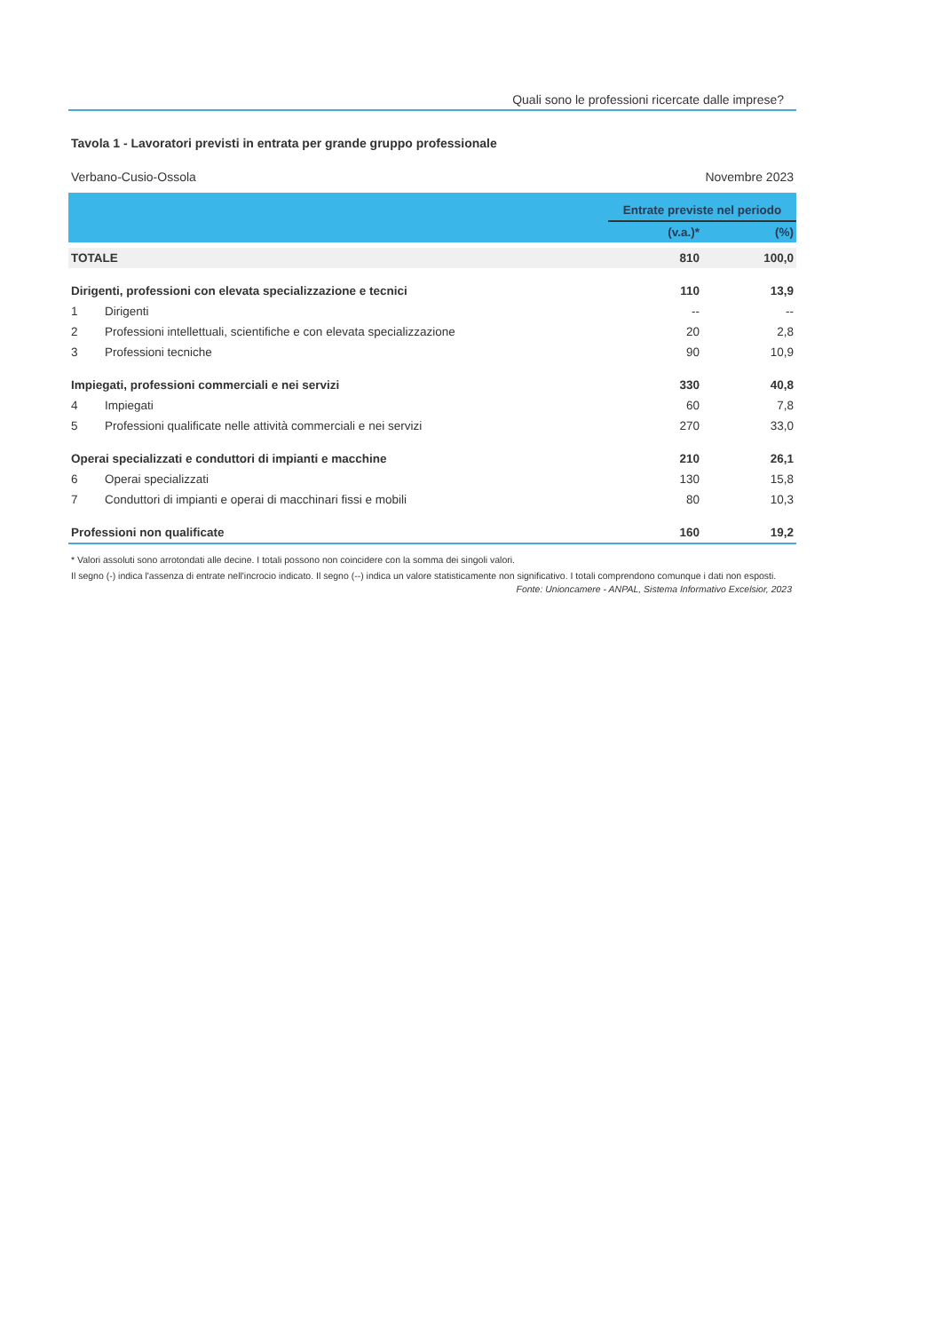Quali sono le professioni ricercate dalle imprese?
Tavola 1 - Lavoratori previsti in entrata per grande gruppo professionale
Verbano-Cusio-Ossola Novembre 2023
| | | Entrate previste nel periodo | |
| | | (v.a.)* | (%) |
| TOTALE | | 810 | 100,0 |
| Dirigenti, professioni con elevata specializzazione e tecnici | | 110 | 13,9 |
| 1 | Dirigenti | -- | -- |
| 2 | Professioni intellettuali, scientifiche e con elevata specializzazione | 20 | 2,8 |
| 3 | Professioni tecniche | 90 | 10,9 |
| Impiegati, professioni commerciali e nei servizi | | 330 | 40,8 |
| 4 | Impiegati | 60 | 7,8 |
| 5 | Professioni qualificate nelle attività commerciali e nei servizi | 270 | 33,0 |
| Operai specializzati e conduttori di impianti e macchine | | 210 | 26,1 |
| 6 | Operai specializzati | 130 | 15,8 |
| 7 | Conduttori di impianti e operai di macchinari fissi e mobili | 80 | 10,3 |
| Professioni non qualificate | | 160 | 19,2 |
* Valori assoluti sono arrotondati alle decine. I totali possono non coincidere con la somma dei singoli valori.
Il segno (-) indica l'assenza di entrate nell'incrocio indicato. Il segno (--) indica un valore statisticamente non significativo. I totali comprendono comunque i dati non esposti.
Fonte: Unioncamere - ANPAL, Sistema Informativo Excelsior, 2023